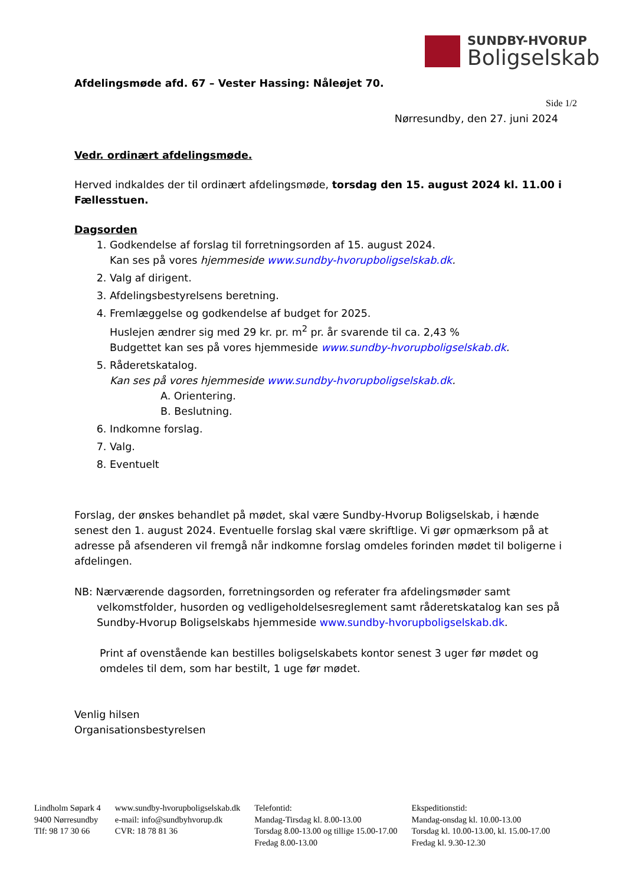SUNDBY-HVORUP
Boligselskab
Afdelingsmøde afd. 67 – Vester Hassing: Nåleøjet 70.
Side 1/2
Nørresundby, den 27. juni 2024
Vedr. ordinært afdelingsmøde.
Herved indkaldes der til ordinært afdelingsmøde, torsdag den 15. august 2024 kl. 11.00 i Fællesstuen.
Dagsorden
1. Godkendelse af forslag til forretningsorden af 15. august 2024.
Kan ses på vores hjemmeside www.sundby-hvorupboligselskab.dk.
2. Valg af dirigent.
3. Afdelingsbestyrelsens beretning.
4. Fremlæggelse og godkendelse af budget for 2025.
Huslejen ændrer sig med 29 kr. pr. m<sup>2</sup> pr. år svarende til ca. 2,43 %
Budgettet kan ses på vores hjemmeside www.sundby-hvorupboligselskab.dk.
5. Råderetskatalog.
Kan ses på vores hjemmeside www.sundby-hvorupboligselskab.dk.
A. Orientering.
B. Beslutning.
6. Indkomne forslag.
7. Valg.
8. Eventuelt
Forslag, der ønskes behandlet på mødet, skal være Sundby-Hvorup Boligselskab, i hænde senest den 1. august 2024. Eventuelle forslag skal være skriftlige. Vi gør opmærksom på at adresse på afsenderen vil fremgå når indkomne forslag omdeles forinden mødet til boligerne i afdelingen.
NB: Nærværende dagsorden, forretningsorden og referater fra afdelingsmøder samt velkomstfolder, husorden og vedligeholdelsesreglement samt råderetskatalog kan ses på Sundby-Hvorup Boligselskabs hjemmeside www.sundby-hvorupboligselskab.dk.
Print af ovenstående kan bestilles boligselskabets kontor senest 3 uger før mødet og omdeles til dem, som har bestilt, 1 uge før mødet.
Venlig hilsen
Organisationsbestyrelsen
Lindholm Søpark 4
9400 Nørresundby
Tlf: 98 17 30 66
www.sundby-hvorupboligselskab.dk
e-mail: info@sundbyhvorup.dk
CVR: 18 78 81 36
Telefontid:
Mandag-Tirsdag kl. 8.00-13.00
Torsdag 8.00-13.00 og tillige 15.00-17.00
Fredag 8.00-13.00
Ekspeditionstid:
Mandag-onsdag kl. 10.00-13.00
Torsdag kl. 10.00-13.00, kl. 15.00-17.00
Fredag kl. 9.30-12.30